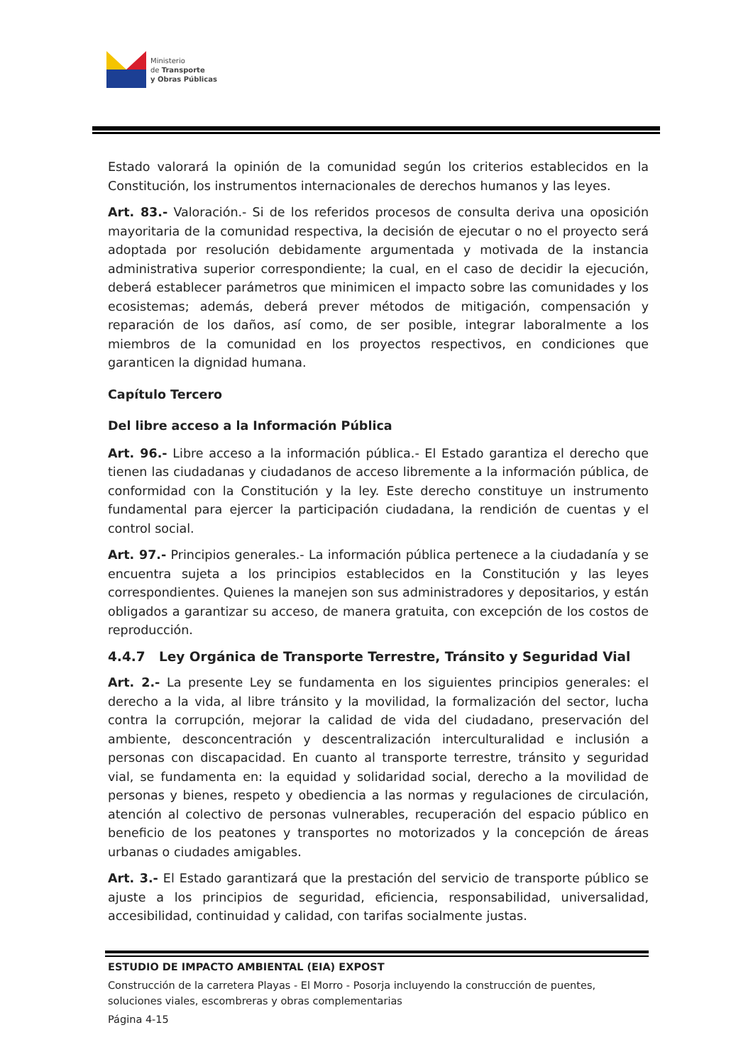Ministerio
de Transporte
y Obras Públicas
Estado valorará la opinión de la comunidad según los criterios establecidos en la Constitución, los instrumentos internacionales de derechos humanos y las leyes.
Art. 83.- Valoración.- Si de los referidos procesos de consulta deriva una oposición mayoritaria de la comunidad respectiva, la decisión de ejecutar o no el proyecto será adoptada por resolución debidamente argumentada y motivada de la instancia administrativa superior correspondiente; la cual, en el caso de decidir la ejecución, deberá establecer parámetros que minimicen el impacto sobre las comunidades y los ecosistemas; además, deberá prever métodos de mitigación, compensación y reparación de los daños, así como, de ser posible, integrar laboralmente a los miembros de la comunidad en los proyectos respectivos, en condiciones que garanticen la dignidad humana.
Capítulo Tercero
Del libre acceso a la Información Pública
Art. 96.- Libre acceso a la información pública.- El Estado garantiza el derecho que tienen las ciudadanas y ciudadanos de acceso libremente a la información pública, de conformidad con la Constitución y la ley. Este derecho constituye un instrumento fundamental para ejercer la participación ciudadana, la rendición de cuentas y el control social.
Art. 97.- Principios generales.- La información pública pertenece a la ciudadanía y se encuentra sujeta a los principios establecidos en la Constitución y las leyes correspondientes. Quienes la manejen son sus administradores y depositarios, y están obligados a garantizar su acceso, de manera gratuita, con excepción de los costos de reproducción.
4.4.7 Ley Orgánica de Transporte Terrestre, Tránsito y Seguridad Vial
Art. 2.- La presente Ley se fundamenta en los siguientes principios generales: el derecho a la vida, al libre tránsito y la movilidad, la formalización del sector, lucha contra la corrupción, mejorar la calidad de vida del ciudadano, preservación del ambiente, desconcentración y descentralización interculturalidad e inclusión a personas con discapacidad. En cuanto al transporte terrestre, tránsito y seguridad vial, se fundamenta en: la equidad y solidaridad social, derecho a la movilidad de personas y bienes, respeto y obediencia a las normas y regulaciones de circulación, atención al colectivo de personas vulnerables, recuperación del espacio público en beneficio de los peatones y transportes no motorizados y la concepción de áreas urbanas o ciudades amigables.
Art. 3.- El Estado garantizará que la prestación del servicio de transporte público se ajuste a los principios de seguridad, eficiencia, responsabilidad, universalidad, accesibilidad, continuidad y calidad, con tarifas socialmente justas.
ESTUDIO DE IMPACTO AMBIENTAL (EIA) EXPOST
Construcción de la carretera Playas - El Morro - Posorja incluyendo la construcción de puentes, soluciones viales, escombreras y obras complementarias
Página 4-15